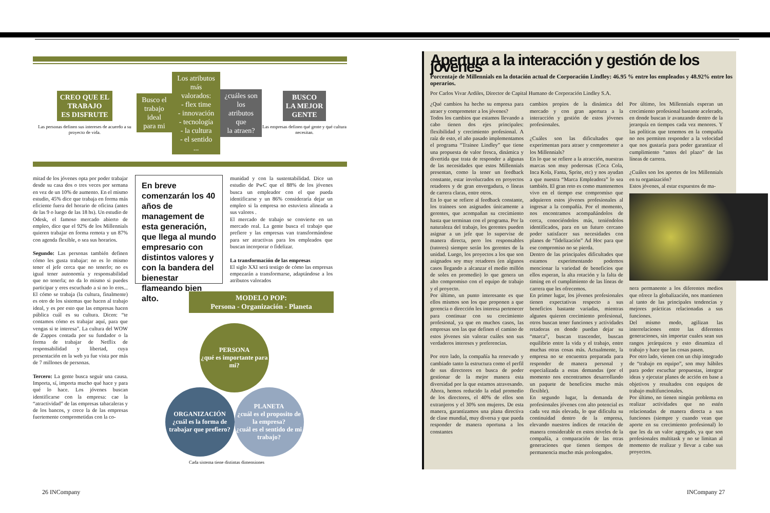CREO QUE EL
TRABAJO
ES DISFRUTE
Las personas definen sus intereses de acuerdo a su proyecto de vida.
Busco el
trabajo ideal
para mi
Los atributos más valorados:
- flex time
- innovación
- tecnología
- la cultura
- el sentido
...
¿cuáles son los
atributos que
la atraen?
BUSCO
LA MEJOR
GENTE
Las empresas definen qué gente y qué cultura necesitan.
mitad de los jóvenes opta por poder trabajar desde su casa dos o tres veces por semana en vez de un 10% de aumento. En el mismo estudio, 45% dice que trabaja en forma más eficiente fuera del horario de oficina (antes de las 9 o luego de las 18 hs). Un estudio de Odesk, el famoso mercado abierto de empleo, dice que el 92% de los Millennials quieren trabajar en forma remota y un 87% con agenda flexible, o sea sus horarios.
Segundo: Las personas también definen cómo les gusta trabajar: no es lo mismo tener el jefe cerca que no tenerlo; no es igual tener autonomía y responsabilidad que no tenerla; no da lo mismo si puedes participar y eres escuchado a si no lo eres... El cómo se trabaja (la cultura, finalmente) es otro de los sistemas que hacen al trabajo ideal, y es por esto que las empresas hacen pública cuál es su cultura. Dicen: “te contamos cómo es trabajar aquí, para que vengas si te interesa”. La cultura del WOW de Zappos contada por su fundador o la forma de trabajar de Netflix de responsabilidad y libertad, cuya presentación en la web ya fue vista por más de 7 millones de personas.
Tercero: La gente busca seguir una causa. Importa, sí, importa mucho qué hace y para qué lo hace. Los jóvenes buscan identificarse con la empresa: cae la “atractividad” de las empresas tabacaleras y de los bancos, y crece la de las empresas fuertemente comprometidas con la co-
En breve comenzarán los 40 años de management de esta generación, que llega al mundo empresario con distintos valores y con la bandera del bienestar flameando bien alto.
munidad y con la sustentabilidad. Dice un estudio de PwC que el 88% de los jóvenes busca un empleador con el que pueda identificarse y un 86% consideraría dejar un empleo si la empresa no estuviera alineada a sus valores .
El mercado de trabajo se convierte en un mercado real. La gente busca el trabajo que prefiere y las empresas van transformándose para ser atractivas para los empleados que buscan incorporar o fidelizar.
La transformación de las empresas
El siglo XXI será testigo de cómo las empresas empezarán a transformarse, adaptándose a los atributos valorados
MODELO POP:
Persona - Organización - Planeta
PERSONA
¿qué es importante para mi?
ORGANIZACIÓN
¿cuál es la forma de trabajar que prefiero?
PLANETA
¿cuál es el proposito de la empresa?
¿cuál es el sentido de mi trabajo?
Cada sistema tiene distintas dimensiones
Apertura a la interacción y gestión de los jóvenes
Porcentaje de Millennials en la dotación actual de Corporación Lindley: 46.95 % entre los empleados y 48.92% entre los operarios.
Por Carlos Vivar Ardiles, Director de Capital Humano de Corporación Lindley S.A.
¿Qué cambios ha hecho su empresa para atraer y comprometer a los jóvenes?
Todos los cambios que estamos llevando a cabo tienen dos ejes principales: flexibilidad y crecimiento profesional. A raíz de esto, el año pasado implementamos el programa “Trainee Lindley” que tiene una propuesta de valor fresca, dinámica y divertida que trata de responder a algunas de las necesidades que estos Millennials presentan, como la tener un feedback constante, estar involucrados en proyectos retadores y de gran envergadura, o líneas de carrera claras, entre otros.
En lo que se refiere al feedback constante, los trainees son asignados únicamente a gerentes, que acompañan su crecimiento hasta que terminan con el programa. Por la naturaleza del trabajo, los gerentes pueden asignar a un jefe que lo supervise de manera directa, pero los responsables (tutores) siempre serán los gerentes de la unidad. Luego, los proyectos a los que son asignados soy muy retadores (en algunos casos llegando a alcanzar el medio millón de soles en promedio) lo que genera un alto compromiso con el equipo de trabajo y el proyecto.
Por último, un punto interesante es que ellos mismos son los que proponen a que gerencia o dirección les interesa pertenecer para continuar con su crecimiento profesional, ya que en muchos casos, las empresas son las que definen el camino de estos jóvenes sin valorar cuáles son sus verdaderos intereses y preferencias.
Por otro lado, la compañía ha renovado y cambiado tanto la estructura como el perfil de sus directores en busca de poder gestionar de la mejor manera esta diversidad por la que estamos atravesando. Ahora, hemos reducido la edad promedio de los directores, el 40% de ellos son extranjeros y el 30% son mujeres. De esta manera, garantizamos una plana directiva de clase mundial, muy diversa y que pueda responder de manera oportuna a los constantes
cambios propios de la dinámica del mercado y con gran apertura a la interacción y gestión de estos jóvenes profesionales.
¿Cuáles son las dificultades que experimentan para atraer y comprometer a los Millennials?
En lo que se refiere a la atracción, nuestras marcas son muy poderosas (Coca Cola, Inca Kola, Fanta, Sprite, etc) y nos ayudan a que nuestra “Marca Empleadora” lo sea también. El gran reto es como mantenemos vivo en el tiempo ese compromiso que adquieren estos jóvenes profesionales al ingresar a la compañía. Por el momento, nos encontramos acompañándolos de cerca, conociéndolos más, teniéndolos identificados, para en un futuro cercano poder satisfacer sus necesidades con planes de “fidelización” Ad Hoc para que ese compromiso no se pierda.
Dentro de las principales dificultades que estamos experimentando podemos mencionar la variedad de beneficios que ellos esperan, la alta rotación y la falta de timing en el cumplimiento de las líneas de carrera que les ofrecemos.
En primer lugar, los jóvenes profesionales tienen expectativas respecto a sus beneficios bastante variadas, mientras algunos quieren crecimiento profesional, otros buscan tener funciones y actividades retadoras en donde puedan dejar su “marca”, buscan trascender, buscan equilibrio entre la vida y el trabajo, entre muchas otras cosas más. Actualmente, la empresa no se encuentra preparada para responder de manera personal y especializada a estas demandas (por el momento nos encontramos desarrollando un paquete de beneficios mucho más flexible).
En segundo lugar, la demanda de profesionales jóvenes con alto potencial es cada vez más elevada, lo que dificulta su continuidad dentro de la empresa, elevando nuestros índices de rotación de manera considerable en estos niveles de la compañía, a comparación de las otras generaciones que tienen tiempos de permanencia mucho más prolongados.
Por último, los Millennials esperan un crecimiento profesional bastante acelerado, en donde buscan ir avanzando dentro de la jerarquía en tiempos cada vez menores. Y las políticas que tenemos en la compañía no nos permiten responder a la velocidad que nos gustaría para poder garantizar el cumplimiento “antes del plazo” de las líneas de carrera.
¿Cuáles son los aportes de los Millennials en tu organización?
Estos jóvenes, al estar expuestos de ma-
nera permanente a los diferentes medios que ofrece la globalización, nos mantienen al tanto de las principales tendencias y mejores prácticas relacionadas a sus funciones.
Del mismo modo, agilizan las interrelaciones entre las diferentes generaciones, sin importar cuales sean sus rangos jerárquicos y esto dinamiza el trabajo y hace que las cosas pasen.
Por otro lado, vienen con un chip integrado de “trabajo en equipo”, son muy hábiles para poder escuchar propuestas, integrar ideas y ejecutar planes de acción en base a objetivos y resultados con equipos de trabajo multifuncionales.
Por último, no tienen ningún problema en realizar actividades que no estén relacionadas de manera directa a sus funciones (siempre y cuando vean que aporte en su crecimiento profesional) lo que les da un valor agregado, ya que son profesionales multitask y no se limitan al momento de realizar y llevar a cabo sus proyectos.
26 INCompany INCompany 27